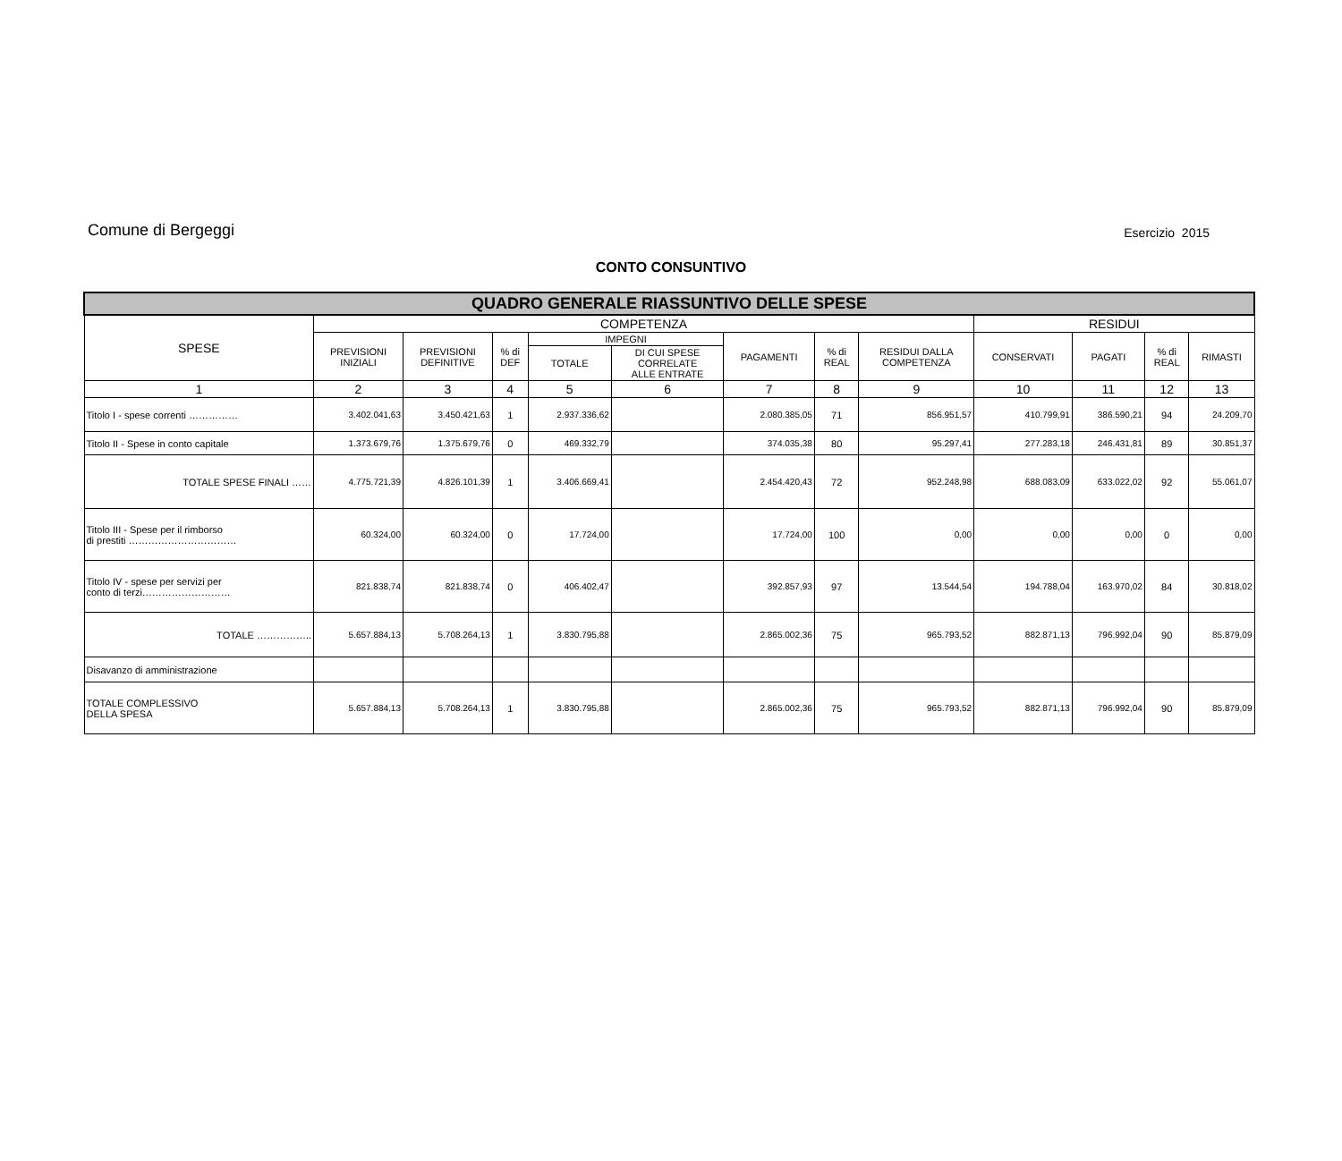Comune di Bergeggi Esercizio 2015
CONTO CONSUNTIVO
| QUADRO GENERALE RIASSUNTIVO DELLE SPESE | | | | | | | | | | | | |
| SPESE | COMPETENZA | | | | | | | | RESIDUI | | | |
| | PREVISIONI INIZIALI | PREVISIONI DEFINITIVE | % di DEF | IMPEGNI | | PAGAMENTI | % di REAL | RESIDUI DALLA COMPETENZA | CONSERVATI | PAGATI | % di REAL | RIMASTI |
| | | | | TOTALE | DI CUI SPESE CORRELATE ALLE ENTRATE | | | | | | | |
| 1 | 2 | 3 | 4 | 5 | 6 | 7 | 8 | 9 | 10 | 11 | 12 | 13 |
| Titolo I - spese correnti …………… | 3.402.041,63 | 3.450.421,63 | 1 | 2.937.336,62 | | 2.080.385,05 | 71 | 856.951,57 | 410.799,91 | 386.590,21 | 94 | 24.209,70 |
| Titolo II - Spese in conto capitale | 1.373.679,76 | 1.375.679,76 | 0 | 469.332,79 | | 374.035,38 | 80 | 95.297,41 | 277.283,18 | 246.431,81 | 89 | 30.851,37 |
| TOTALE SPESE FINALI …… | 4.775.721,39 | 4.826.101,39 | 1 | 3.406.669,41 | | 2.454.420,43 | 72 | 952.248,98 | 688.083,09 | 633.022,02 | 92 | 55.061,07 |
| Titolo III - Spese per il rimborso di prestiti …………………………… | 60.324,00 | 60.324,00 | 0 | 17.724,00 | | 17.724,00 | 100 | 0,00 | 0,00 | 0,00 | 0 | 0,00 |
| Titolo IV - spese per servizi per conto di terzi……………………… | 821.838,74 | 821.838,74 | 0 | 406.402,47 | | 392.857,93 | 97 | 13.544,54 | 194.788,04 | 163.970,02 | 84 | 30.818,02 |
| TOTALE …………….. | 5.657.884,13 | 5.708.264,13 | 1 | 3.830.795,88 | | 2.865.002,36 | 75 | 965.793,52 | 882.871,13 | 796.992,04 | 90 | 85.879,09 |
| Disavanzo di amministrazione | | | | | | | | | | | | |
| TOTALE COMPLESSIVO DELLA SPESA | 5.657.884,13 | 5.708.264,13 | 1 | 3.830.795,88 | | 2.865.002,36 | 75 | 965.793,52 | 882.871,13 | 796.992,04 | 90 | 85.879,09 |